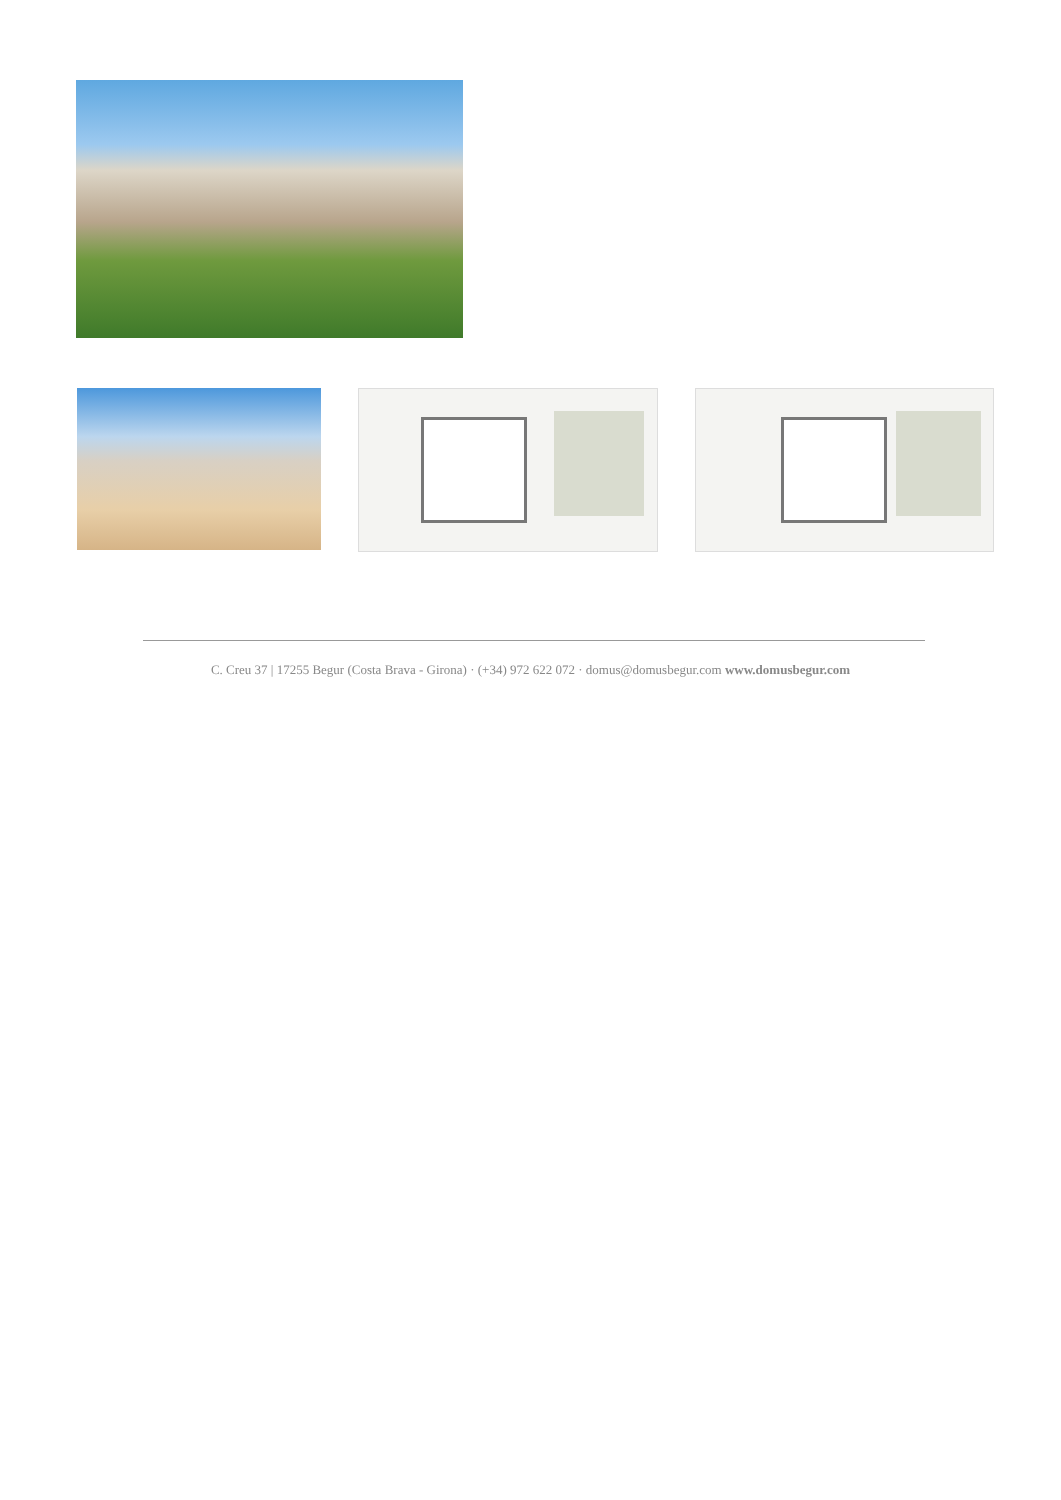C. Creu 37 | 17255 Begur (Costa Brava - Girona) · (+34) 972 622 072 · domus@domusbegur.com www.domusbegur.com